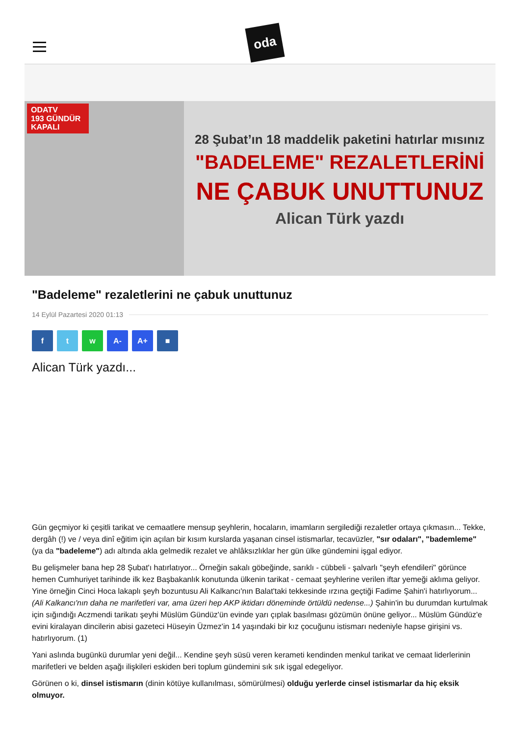oda
ODATV
193 GÜNDÜR
KAPALI
28 Şubat’ın 18 maddelik paketini hatırlar mısınız
"BADELEME" REZALETLERİNİ
NE ÇABUK UNUTTUNUZ
Alican Türk yazdı
"Badeleme" rezaletlerini ne çabuk unuttunuz
14 Eylül Pazartesi 2020 01:13
f t w A- A+ ■
Alican Türk yazdı...
Gün geçmiyor ki çeşitli tarikat ve cemaatlere mensup şeyhlerin, hocaların, imamların sergilediği rezaletler ortaya çıkmasın... Tekke, dergâh (!) ve / veya dinî eğitim için açılan bir kısım kurslarda yaşanan cinsel istismarlar, tecavüzler, "sır odaları", "bademleme" (ya da "badeleme") adı altında akla gelmedik rezalet ve ahlâksızlıklar her gün ülke gündemini işgal ediyor.
Bu gelişmeler bana hep 28 Şubat'ı hatırlatıyor... Örneğin sakalı göbeğinde, sarıklı - cübbeli - şalvarlı "şeyh efendileri" görünce hemen Cumhuriyet tarihinde ilk kez Başbakanlık konutunda ülkenin tarikat - cemaat şeyhlerine verilen iftar yemeği aklıma geliyor. Yine örneğin Cinci Hoca lakaplı şeyh bozuntusu Ali Kalkancı'nın Balat'taki tekkesinde ırzına geçtiği Fadime Şahin'i hatırlıyorum... (Ali Kalkancı'nın daha ne marifetleri var, ama üzeri hep AKP iktidarı döneminde örtüldü nedense...) Şahin'in bu durumdan kurtulmak için sığındığı Aczmendi tarikatı şeyhi Müslüm Gündüz'ün evinde yarı çıplak basılması gözümün önüne geliyor... Müslüm Gündüz'e evini kiralayan dincilerin abisi gazeteci Hüseyin Üzmez'in 14 yaşındaki bir kız çocuğunu istismarı nedeniyle hapse girişini vs. hatırlıyorum. (1)
Yani aslında bugünkü durumlar yeni değil... Kendine şeyh süsü veren kerameti kendinden menkul tarikat ve cemaat liderlerinin marifetleri ve belden aşağı ilişkileri eskiden beri toplum gündemini sık sık işgal edegeliyor.
Görünen o ki, dinsel istismarın (dinin kötüye kullanılması, sömürülmesi) olduğu yerlerde cinsel istismarlar da hiç eksik olmuyor.